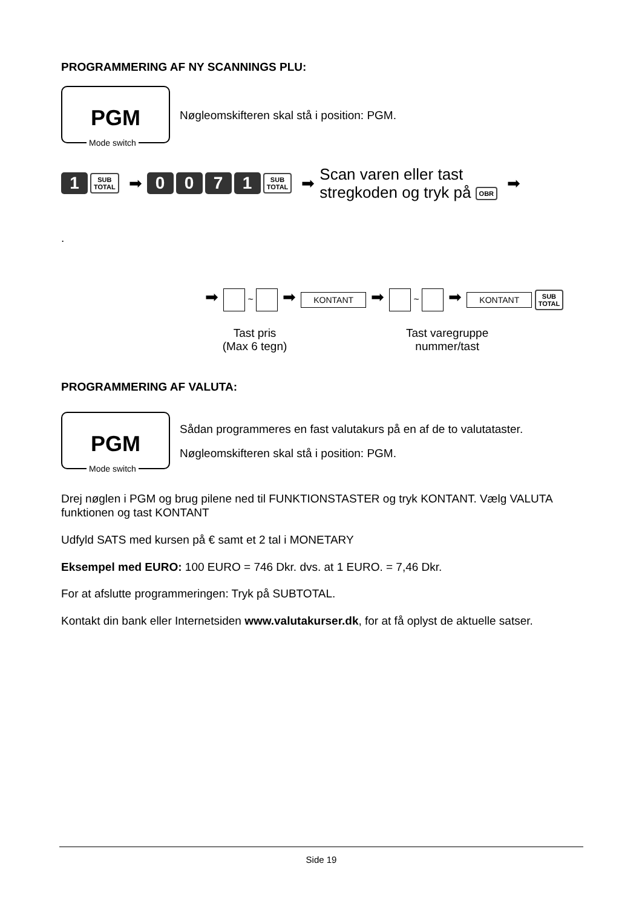PROGRAMMERING AF NY SCANNINGS PLU:
PGM
Mode switch
Nøgleomskifteren skal stå i position: PGM.
1 SUB
TOTAL ➡ 0071 SUB
TOTAL ➡ Scan varen eller tast
stregkoden og tryk på OBR ➡
.
➡ ~ ➡ KONTANT ➡ ~ ➡ KONTANT SUB
TOTAL
Tast pris
(Max 6 tegn)
Tast varegruppe
nummer/tast
PROGRAMMERING AF VALUTA:
PGM
Mode switch
Sådan programmeres en fast valutakurs på en af de to valutataster.
Nøgleomskifteren skal stå i position: PGM.
Drej nøglen i PGM og brug pilene ned til FUNKTIONSTASTER og tryk KONTANT. Vælg VALUTA funktionen og tast KONTANT
Udfyld SATS med kursen på € samt et 2 tal i MONETARY
Eksempel med EURO: 100 EURO = 746 Dkr. dvs. at 1 EURO. = 7,46 Dkr.
For at afslutte programmeringen: Tryk på SUBTOTAL.
Kontakt din bank eller Internetsiden www.valutakurser.dk, for at få oplyst de aktuelle satser.
Side 19